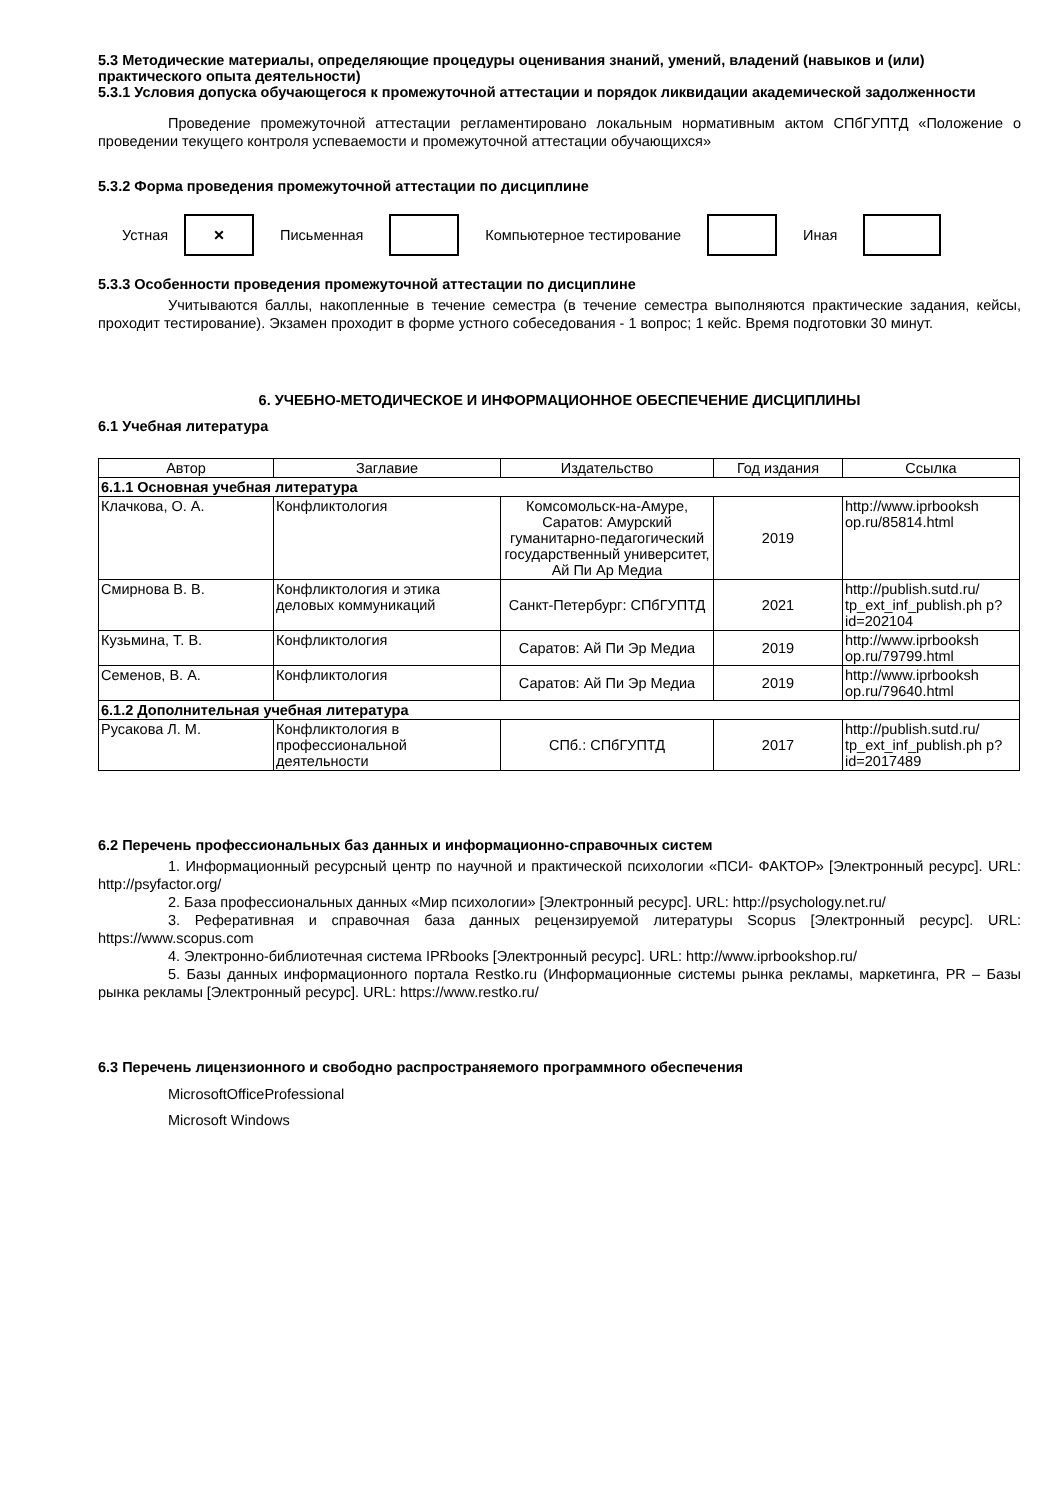5.3 Методические материалы, определяющие процедуры оценивания знаний, умений, владений (навыков и (или) практического опыта деятельности)
5.3.1 Условия допуска обучающегося к промежуточной аттестации и порядок ликвидации академической задолженности
Проведение промежуточной аттестации регламентировано локальным нормативным актом СПбГУПТД «Положение о проведении текущего контроля успеваемости и промежуточной аттестации обучающихся»
5.3.2 Форма проведения промежуточной аттестации по дисциплине
Устная
×
Письменная Компьютерное тестирование Иная
5.3.3 Особенности проведения промежуточной аттестации по дисциплине
Учитываются баллы, накопленные в течение семестра (в течение семестра выполняются практические задания, кейсы, проходит тестирование). Экзамен проходит в форме устного собеседования - 1 вопрос; 1 кейс. Время подготовки 30 минут.
6. УЧЕБНО-МЕТОДИЧЕСКОЕ И ИНФОРМАЦИОННОЕ ОБЕСПЕЧЕНИЕ ДИСЦИПЛИНЫ
6.1 Учебная литература
| Автор | Заглавие | Издательство | Год издания | Ссылка |
| --- | --- | --- | --- | --- |
| 6.1.1 Основная учебная литература | | | | |
| Клачкова, О. А. | Конфликтология | Комсомольск-на-Амуре, Саратов: Амурский гуманитарно-педагогический государственный университет, Ай Пи Ар Медиа | 2019 | http://www.iprbooksh op.ru/85814.html |
| Смирнова В. В. | Конфликтология и этика деловых коммуникаций | Санкт-Петербург: СПбГУПТД | 2021 | http://publish.sutd.ru/ tp_ext_inf_publish.ph p?id=202104 |
| Кузьмина, Т. В. | Конфликтология | Саратов: Ай Пи Эр Медиа | 2019 | http://www.iprbooksh op.ru/79799.html |
| Семенов, В. А. | Конфликтология | Саратов: Ай Пи Эр Медиа | 2019 | http://www.iprbooksh op.ru/79640.html |
| 6.1.2 Дополнительная учебная литература | | | | |
| Русакова Л. М. | Конфликтология в профессиональной деятельности | СПб.: СПбГУПТД | 2017 | http://publish.sutd.ru/ tp_ext_inf_publish.ph p?id=2017489 |
6.2 Перечень профессиональных баз данных и информационно-справочных систем
1. Информационный ресурсный центр по научной и практической психологии «ПСИ- ФАКТОР» [Электронный ресурс]. URL: http://psyfactor.org/
2. База профессиональных данных «Мир психологии» [Электронный ресурс]. URL: http://psychology.net.ru/
3. Реферативная и справочная база данных рецензируемой литературы Scopus [Электронный ресурс]. URL: https://www.scopus.com
4. Электронно-библиотечная система IPRbooks [Электронный ресурс]. URL: http://www.iprbookshop.ru/
5. Базы данных информационного портала Restko.ru (Информационные системы рынка рекламы, маркетинга, PR – Базы рынка рекламы [Электронный ресурс]. URL: https://www.restko.ru/
6.3 Перечень лицензионного и свободно распространяемого программного обеспечения
MicrosoftOfficeProfessional
Microsoft Windows